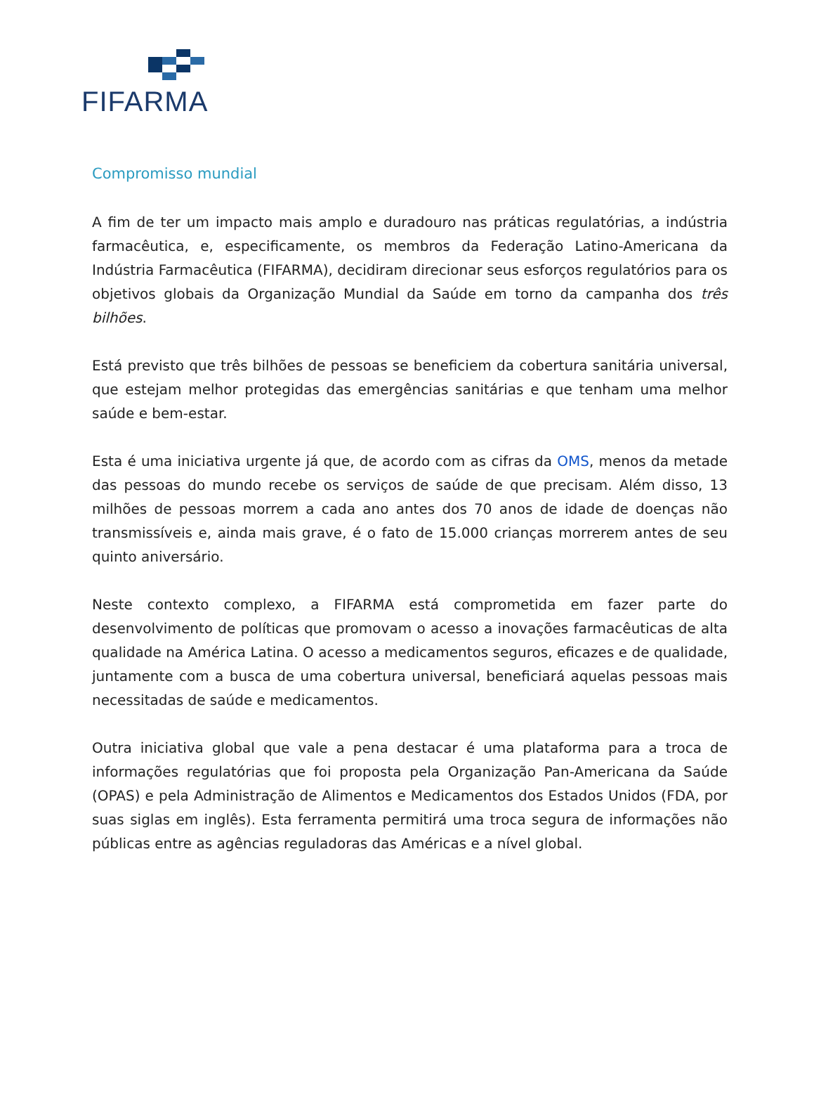FIFARMA
Compromisso mundial
A fim de ter um impacto mais amplo e duradouro nas práticas regulatórias, a indústria farmacêutica, e, especificamente, os membros da Federação Latino-Americana da Indústria Farmacêutica (FIFARMA), decidiram direcionar seus esforços regulatórios para os objetivos globais da Organização Mundial da Saúde em torno da campanha dos três bilhões.
Está previsto que três bilhões de pessoas se beneficiem da cobertura sanitária universal, que estejam melhor protegidas das emergências sanitárias e que tenham uma melhor saúde e bem-estar.
Esta é uma iniciativa urgente já que, de acordo com as cifras da OMS, menos da metade das pessoas do mundo recebe os serviços de saúde de que precisam. Além disso, 13 milhões de pessoas morrem a cada ano antes dos 70 anos de idade de doenças não transmissíveis e, ainda mais grave, é o fato de 15.000 crianças morrerem antes de seu quinto aniversário.
Neste contexto complexo, a FIFARMA está comprometida em fazer parte do desenvolvimento de políticas que promovam o acesso a inovações farmacêuticas de alta qualidade na América Latina. O acesso a medicamentos seguros, eficazes e de qualidade, juntamente com a busca de uma cobertura universal, beneficiará aquelas pessoas mais necessitadas de saúde e medicamentos.
Outra iniciativa global que vale a pena destacar é uma plataforma para a troca de informações regulatórias que foi proposta pela Organização Pan-Americana da Saúde (OPAS) e pela Administração de Alimentos e Medicamentos dos Estados Unidos (FDA, por suas siglas em inglês). Esta ferramenta permitirá uma troca segura de informações não públicas entre as agências reguladoras das Américas e a nível global.